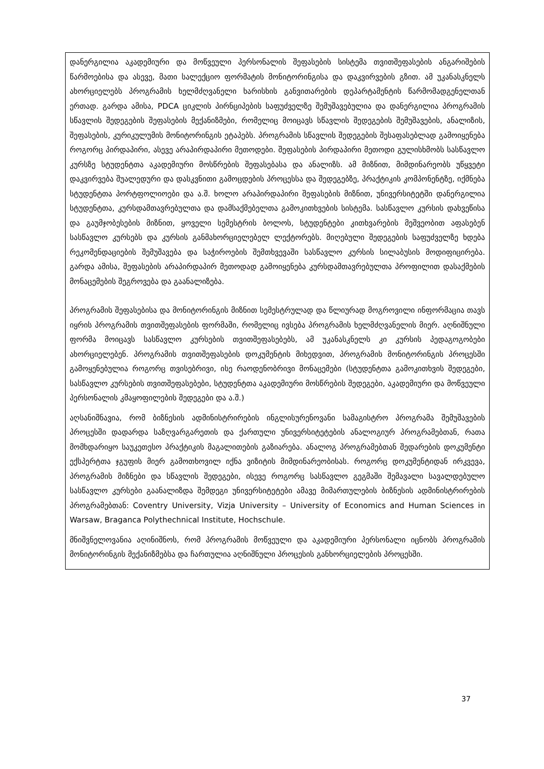დანერგილია აკადემიური და მოწვეული პერსონალის შეფასების სისტემა თვითშეფასების ანგარიშების წარმოებისა და ასევე, მათი სალექციო ფორმატის მონიტორინგისა და დაკვირვების გზით. ამ უკანასკნელს ახორციელებს პროგრამის ხელმძღვანელი ხარისხის განვითარების დეპარტამენტის წარმომადგენელთან ერთად. გარდა ამისა, PDCA ციკლის პირნციპების საფუძველზე შემუშავებულია და დანერგილია პროგრამის სწავლის შედეგების შეფასების მექანიზმები, რომელიც მოიცავს სწავლის შედეგების შემუშავების, ანალიზის, შეფასების, კურიკულუმის მონიტორინგის ეტაპებს. პროგრამის სწავლის შედეგების შესაფასებლად გამოიყენება როგორც პირდაპირი, ასევე არაპირდაპირი მეთოდები. შეფასების პირდაპირი მეთოდი გულისხმობს სასწავლო კურსზე სტუდენტთა აკადემიური მოსწრების შეფასებასა და ანალიზს. ამ მიზნით, მიმდინარეობს უწყვეტი დაკვირვება შუალედური და დასკვნითი გამოცდების პროცესსა და შედეგებზე, პრაქტიკის კომპონენტზე, იქმნება სტუდენტთა პორტფოლიოები და ა.შ. ხოლო არაპირდაპირი შეფასების მიზნით, უნივერსიტეტში დანერგილია სტუდენტთა, კურსდამთავრებულთა და დამსაქმებელთა გამოკითხვების სისტემა. სასწავლო კურსის დახვეწისა და გაუმჯობესების მიზნით, ყოველი სემესტრის ბოლოს, სტუდენტები კითხვარების მეშვეობით აფასებენ სასწავლო კურსებს და კურსის განმახორციელებელ ლექტორებს. მიღებული შედეგების საფუძველზე ხდება რეკომენდაციების შემუშავება და საჭიროების შემთხვევაში სასწავლო კურსის სილაბუსის მოდიფიცირება. გარდა ამისა, შეფასების არაპირდაპირ მეთოდად გამოიყენება კურსდამთავრებულთა პროფილით დასაქმების მონაცემების შეგროვება და გაანალიზება.
პროგრამის შეფასებისა და მონიტორინგის მიზნით სემესტრულად და წლიურად მოგროვილი ინფორმაცია თავს იყრის პროგრამის თვითშეფასების ფორმაში, რომელიც ივსება პროგრამის ხელმძღვანელის მიერ. აღნიშნული ფორმა მოიცავს სასწავლო კურსების თვითშეფასებებს, ამ უკანასკნელს კი კურსის პედაგოგობები ახორციელებენ. პროგრამის თვითშეფასების დოკუმენტის მიხედვით, პროგრამის მონიტორინგის პროცესში გამოყენებულია როგორც თვისებრივი, ისე რაოდენობრივი მონაცემები (სტუდენტთა გამოკითხვის შედეგები, სასწავლო კურსების თვითშეფასებები, სტუდენტთა აკადემიური მოსწრების შედეგები, აკადემიური და მოწვეული პერსონალის კმაყოფილების შედეგები და ა.შ.)
აღსანიშნავია, რომ ბიზნესის ადმინისტრირების ინგლისურენოვანი სამაგისტრო პროგრამა შემუშავების პროცესში დადარდა საზღვარგარეთის და ქართული უნივერსიტეტების ანალოგიურ პროგრამებთან, რათა მომხდარიყო საუკეთესო პრაქტიკის მაგალითების გაზიარება. ანალოგ პროგრამებთან შედარების დოკუმენტი ექსპერტთა ჯგუფის მიერ გამოთხოვილ იქნა ვიზიტის მიმდინარეობისას. როგორც დოკუმენტიდან ირკვევა, პროგრამის მიზნები და სწავლის შედეგები, ისევე როგორც სასწავლო გეგმაში შემავალი სავალდებულო სასწავლო კურსები გაანალიზდა შემდეგი უნივერსიტეტები ამავე მიმართულების ბიზნესის ადმინისტრირების პროგრამებთან: Coventry University, Vizja University – University of Economics and Human Sciences in Warsaw, Braganca Polythechnical Institute, Hochschule.
მნიშვნელოვანია აღინიშნოს, რომ პროგრამის მოწვეული და აკადემიური პერსონალი იცნობს პროგრამის მონიტორინგის მექანიზმებსა და ჩართულია აღნიშნული პროცესის განხორციელების პროცესში.
37